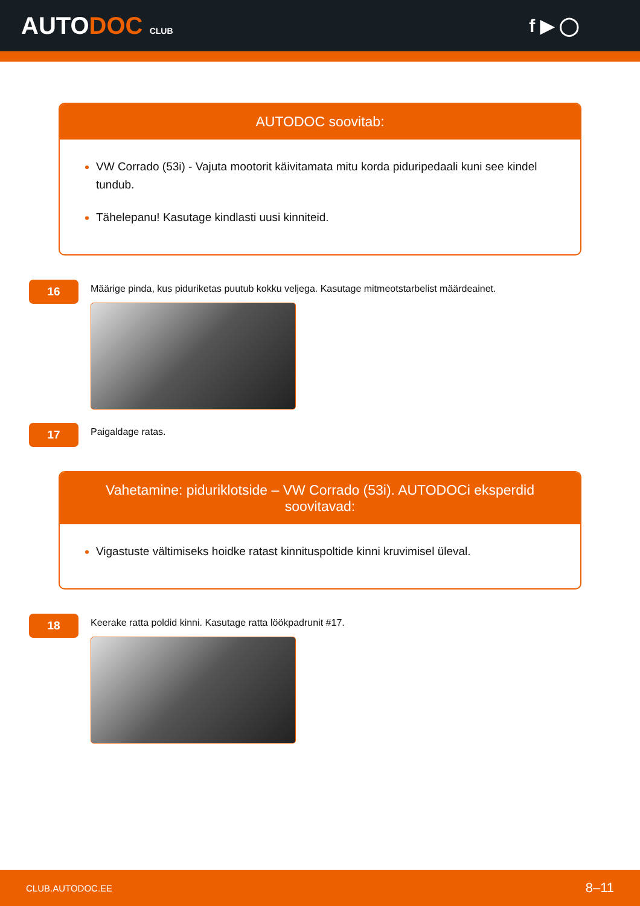AUTODOC CLUB
f ▶ ◯
AUTODOC soovitab:
VW Corrado (53i) - Vajuta mootorit käivitamata mitu korda piduripedaali kuni see kindel tundub.
Tähelepanu! Kasutage kindlasti uusi kinniteid.
16
Määrige pinda, kus piduriketas puutub kokku veljega. Kasutage mitmeotstarbelist määrdeainet.
17
Paigaldage ratas.
Vahetamine: piduriklotside – VW Corrado (53i). AUTODOCi eksperdid soovitavad:
Vigastuste vältimiseks hoidke ratast kinnituspoltide kinni kruvimisel üleval.
18
Keerake ratta poldid kinni. Kasutage ratta löökpadrunit #17.
CLUB.AUTODOC.EE 8–11